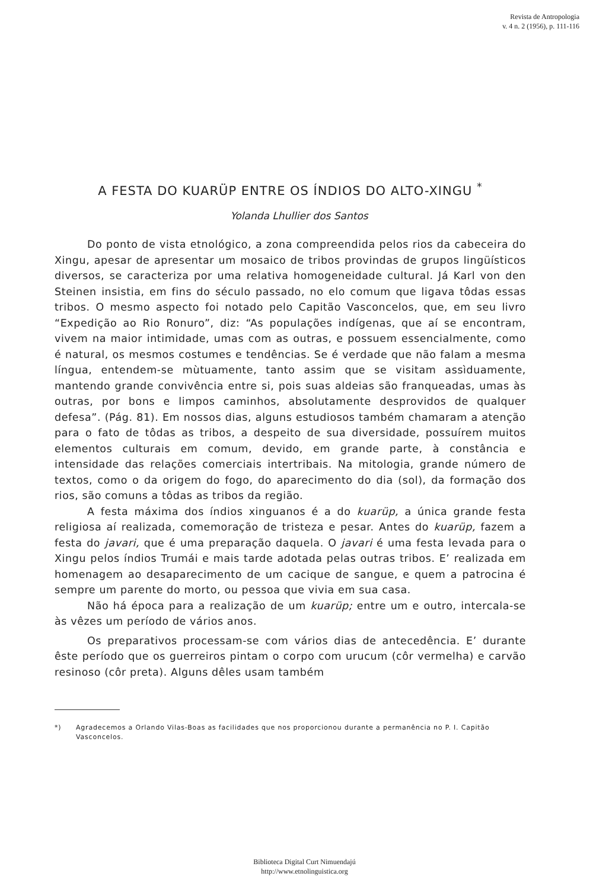Revista de Antropologia
v. 4 n. 2 (1956), p. 111-116
A FESTA DO KUARÜP ENTRE OS ÍNDIOS DO ALTO-XINGU <sup>*</sup>
Yolanda Lhullier dos Santos
Do ponto de vista etnológico, a zona compreendida pelos rios da cabeceira do Xingu, apesar de apresentar um mosaico de tribos provindas de grupos lingüísticos diversos, se caracteriza por uma relativa homogeneidade cultural. Já Karl von den Steinen insistia, em fins do século passado, no elo comum que ligava tôdas essas tribos. O mesmo aspecto foi notado pelo Capitão Vasconcelos, que, em seu livro “Expedição ao Rio Ronuro”, diz: “As populações indígenas, que aí se encontram, vivem na maior intimidade, umas com as outras, e possuem essencialmente, como é natural, os mesmos costumes e tendências. Se é verdade que não falam a mesma língua, entendem-se mùtuamente, tanto assim que se visitam assìduamente, mantendo grande convivência entre si, pois suas aldeias são franqueadas, umas às outras, por bons e limpos caminhos, absolutamente desprovidos de qualquer defesa”. (Pág. 81). Em nossos dias, alguns estudiosos também chamaram a atenção para o fato de tôdas as tribos, a despeito de sua diversidade, possuírem muitos elementos culturais em comum, devido, em grande parte, à constância e intensidade das relações comerciais intertribais. Na mitologia, grande número de textos, como o da origem do fogo, do aparecimento do dia (sol), da formação dos rios, são comuns a tôdas as tribos da região.
A festa máxima dos índios xinguanos é a do kuarüp, a única grande festa religiosa aí realizada, comemoração de tristeza e pesar. Antes do kuarüp, fazem a festa do javari, que é uma preparação daquela. O javari é uma festa levada para o Xingu pelos índios Trumái e mais tarde adotada pelas outras tribos. E’ realizada em homenagem ao desaparecimento de um cacique de sangue, e quem a patrocina é sempre um parente do morto, ou pessoa que vivia em sua casa.
Não há época para a realização de um kuarüp; entre um e outro, intercala-se às vêzes um período de vários anos.
Os preparativos processam-se com vários dias de antecedência. E’ durante êste período que os guerreiros pintam o corpo com urucum (côr vermelha) e carvão resinoso (côr preta). Alguns dêles usam também
*) Agradecemos a Orlando Vilas-Boas as facilidades que nos proporcionou durante a permanência no P. I. Capitão Vasconcelos.
Biblioteca Digital Curt Nimuendajú
http://www.etnolinguistica.org